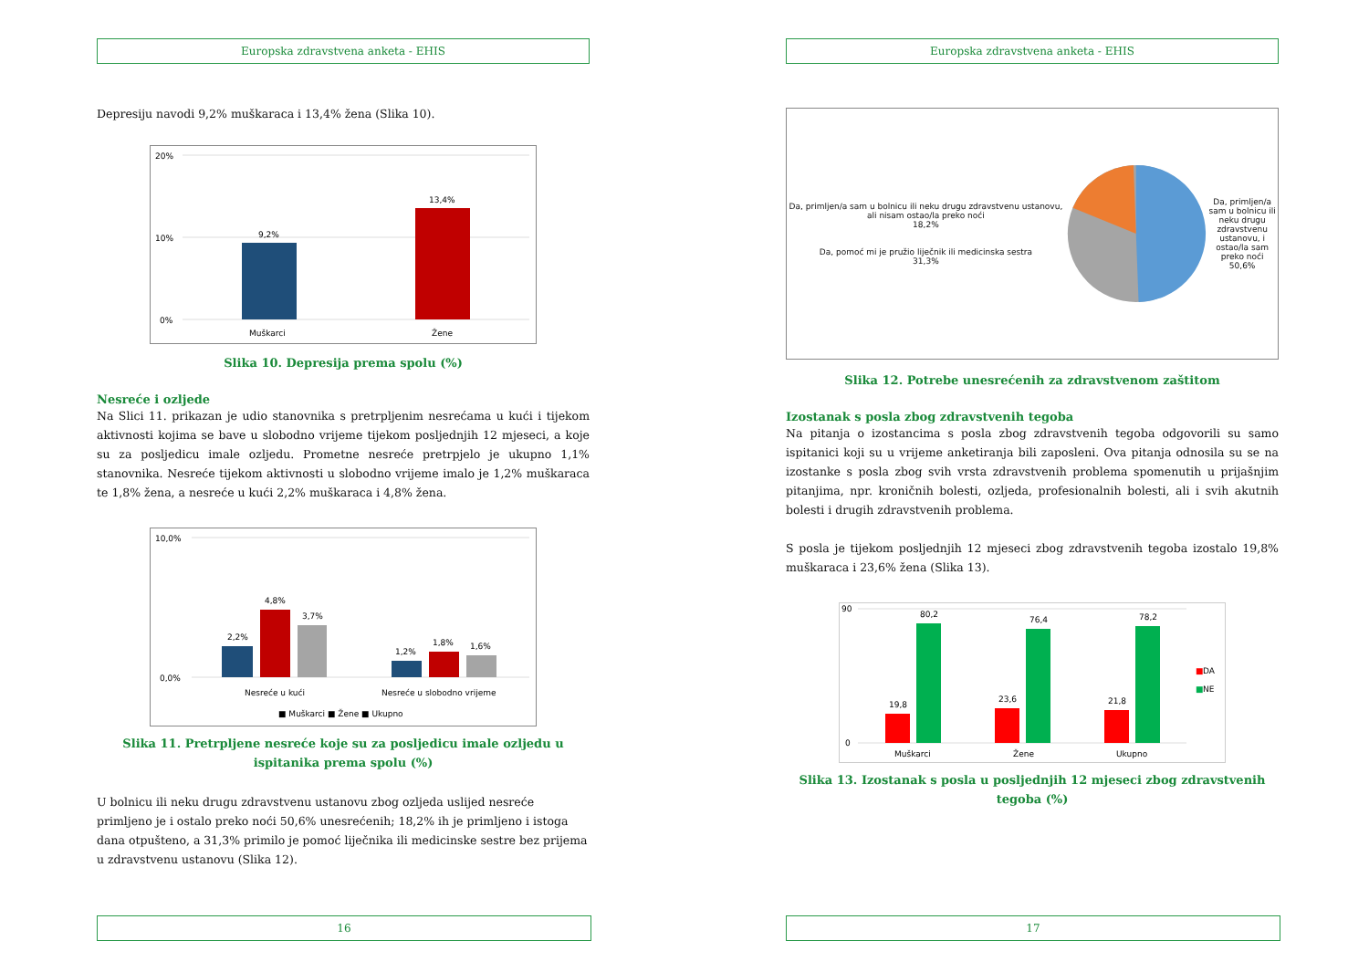Europska zdravstvena anketa - EHIS
Depresiju navodi 9,2% muškaraca i 13,4% žena (Slika 10).
20%
10%
0%
9,2%
13,4%
Muškarci
Žene
Slika 10. Depresija prema spolu (%)
Nesreće i ozljede
Na Slici 11. prikazan je udio stanovnika s pretrpljenim nesrećama u kući i tijekom aktivnosti kojima se bave u slobodno vrijeme tijekom posljednjih 12 mjeseci, a koje su za posljedicu imale ozljedu. Prometne nesreće pretrpjelo je ukupno 1,1% stanovnika. Nesreće tijekom aktivnosti u slobodno vrijeme imalo je 1,2% muškaraca te 1,8% žena, a nesreće u kući 2,2% muškaraca i 4,8% žena.
10,0%
0,0%
2,2%
4,8%
3,7%
1,2%
1,8%
1,6%
Nesreće u kući
Nesreće u slobodno vrijeme
■ Muškarci ■ Žene ■ Ukupno
Slika 11. Pretrpljene nesreće koje su za posljedicu imale ozljedu u ispitanika prema spolu (%)
U bolnicu ili neku drugu zdravstvenu ustanovu zbog ozljeda uslijed nesreće primljeno je i ostalo preko noći 50,6% unesrećenih; 18,2% ih je primljeno i istoga dana otpušteno, a 31,3% primilo je pomoć liječnika ili medicinske sestre bez prijema u zdravstvenu ustanovu (Slika 12).
16
Europska zdravstvena anketa - EHIS
Da, primljen/a sam u bolnicu ili neku drugu zdravstvenu ustanovu, ali nisam ostao/la preko noći
18,2%
Da, pomoć mi je pružio liječnik ili medicinska sestra
31,3%
Da, primljen/a sam u bolnicu ili neku drugu zdravstvenu ustanovu, i ostao/la sam preko noći
50,6%
Slika 12. Potrebe unesrećenih za zdravstvenom zaštitom
Izostanak s posla zbog zdravstvenih tegoba
Na pitanja o izostancima s posla zbog zdravstvenih tegoba odgovorili su samo ispitanici koji su u vrijeme anketiranja bili zaposleni. Ova pitanja odnosila su se na izostanke s posla zbog svih vrsta zdravstvenih problema spomenutih u prijašnjim pitanjima, npr. kroničnih bolesti, ozljeda, profesionalnih bolesti, ali i svih akutnih bolesti i drugih zdravstvenih problema.
S posla je tijekom posljednjih 12 mjeseci zbog zdravstvenih tegoba izostalo 19,8% muškaraca i 23,6% žena (Slika 13).
90
0
19,8
80,2
23,6
76,4
21,8
78,2
Muškarci
Žene
Ukupno
■
DA
■
NE
Slika 13. Izostanak s posla u posljednjih 12 mjeseci zbog zdravstvenih tegoba (%)
17